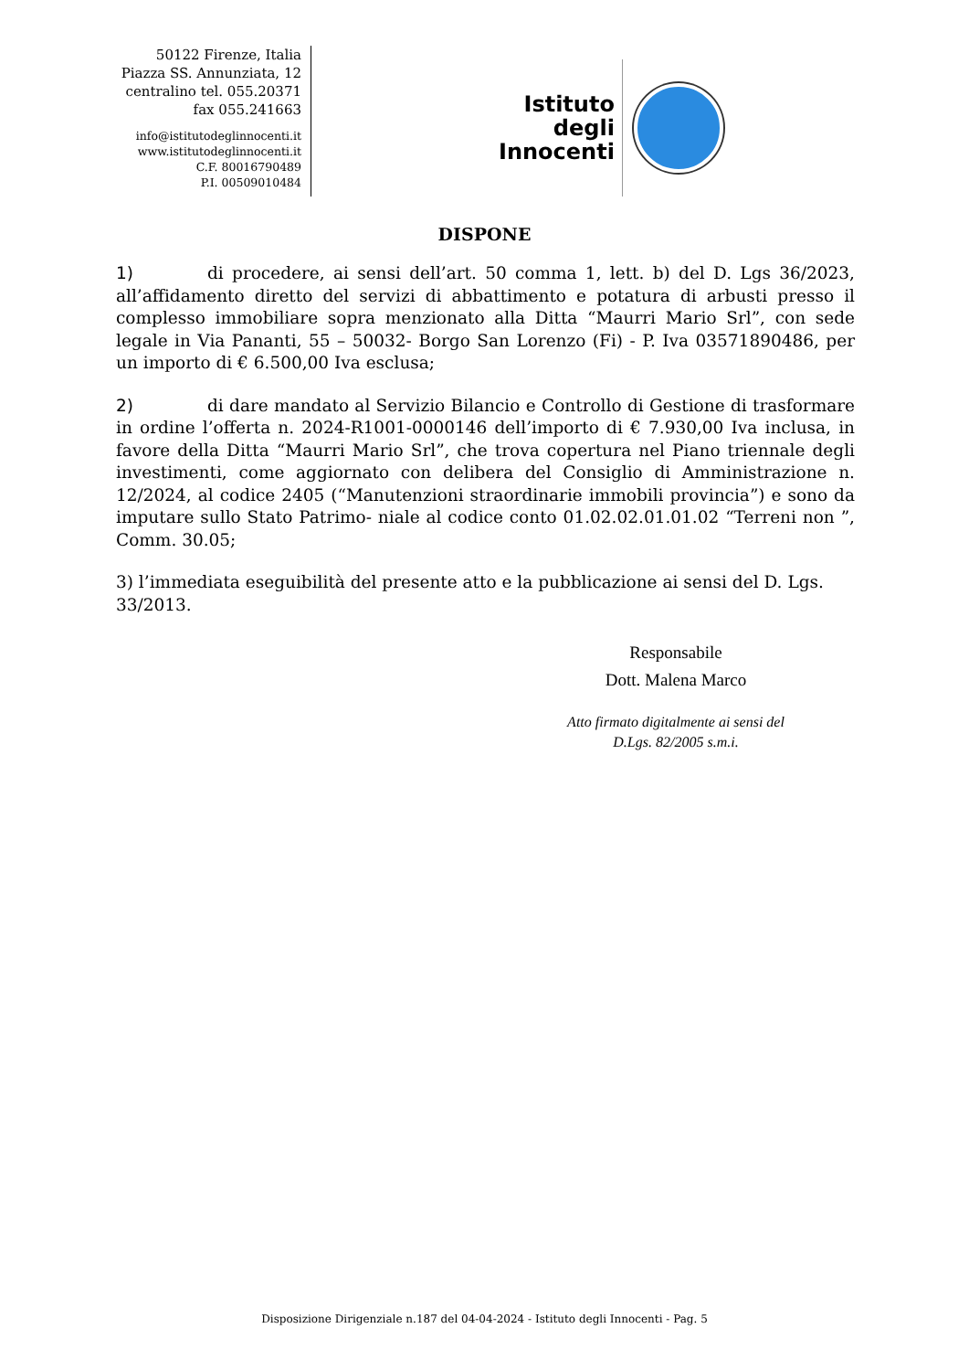50122 Firenze, Italia
Piazza SS. Annunziata, 12
centralino tel. 055.20371
fax 055.241663
info@istitutodeglinnocenti.it
www.istitutodeglinnocenti.it
C.F. 80016790489
P.I. 00509010484
Istituto
degli
Innocenti
DISPONE
1) di procedere, ai sensi dell’art. 50 comma 1, lett. b) del D. Lgs 36/2023, all’affidamento diretto del servizi di abbattimento e potatura di arbusti presso il complesso immobiliare sopra menzionato alla Ditta “Maurri Mario Srl”, con sede legale in Via Pananti, 55 – 50032- Borgo San Lorenzo (Fi) - P. Iva 03571890486, per un importo di € 6.500,00 Iva esclusa;
2) di dare mandato al Servizio Bilancio e Controllo di Gestione di trasformare in ordine l’offerta n. 2024-R1001-0000146 dell’importo di € 7.930,00 Iva inclusa, in favore della Ditta “Maurri Mario Srl”, che trova copertura nel Piano triennale degli investimenti, come aggiornato con delibera del Consiglio di Amministrazione n. 12/2024, al codice 2405 (“Manutenzioni straordinarie immobili provincia”) e sono da imputare sullo Stato Patrimo- niale al codice conto 01.02.02.01.01.02 “Terreni non ”, Comm. 30.05;
3) l’immediata eseguibilità del presente atto e la pubblicazione ai sensi del D. Lgs. 33/2013.
Responsabile
Dott. Malena Marco
Atto firmato digitalmente ai sensi del
D.Lgs. 82/2005 s.m.i.
Disposizione Dirigenziale n.187 del 04-04-2024 - Istituto degli Innocenti - Pag. 5